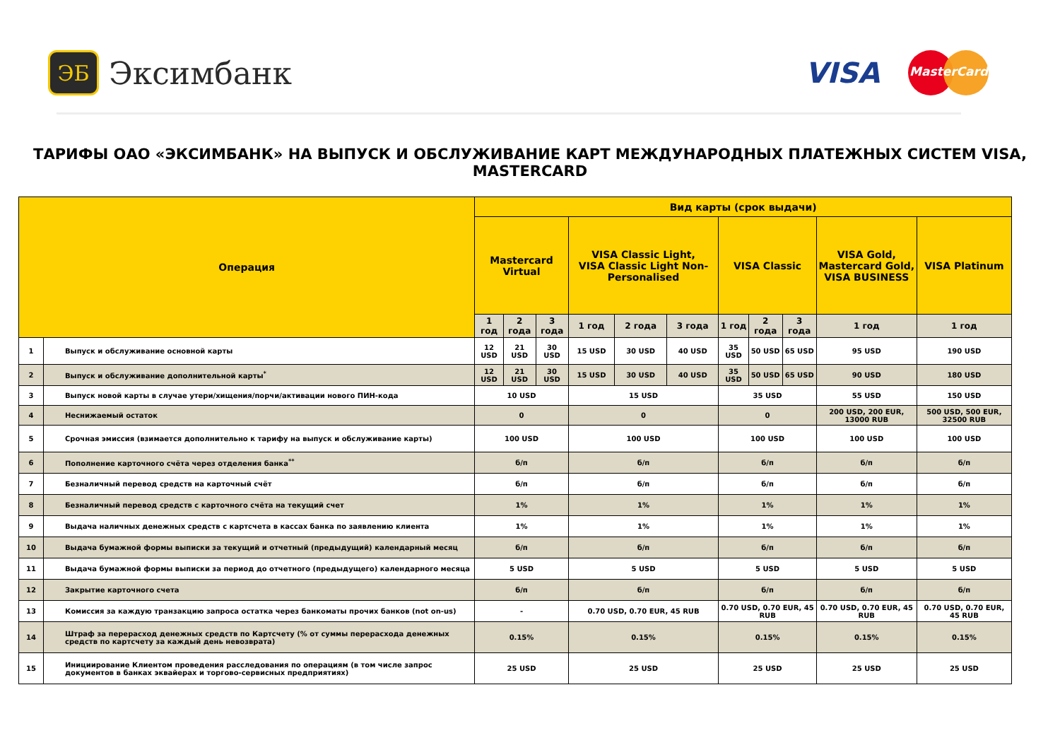ЭБ
Эксимбанк
VISA
MasterCard
ТАРИФЫ ОАО «ЭКСИМБАНК» НА ВЫПУСК И ОБСЛУЖИВАНИЕ КАРТ МЕЖДУНАРОДНЫХ ПЛАТЕЖНЫХ СИСТЕМ VISA, MASTERCARD
| Операция | | Вид карты (срок выдачи) | | | | | | | | | | |
| --- | --- | --- | --- | --- | --- | --- | --- | --- | --- | --- | --- | --- |
| | | Mastercard Virtual | | | VISA Classic Light, VISA Classic Light Non-Personalised | | | VISA Classic | | | VISA Gold, Mastercard Gold, VISA BUSINESS | VISA Platinum |
| | | 1 год | 2 года | 3 года | 1 год | 2 года | 3 года | 1 год | 2 года | 3 года | 1 год | 1 год |
| 1 | Выпуск и обслуживание основной карты | 12 USD | 21 USD | 30 USD | 15 USD | 30 USD | 40 USD | 35 USD | 50 USD | 65 USD | 95 USD | 190 USD |
| 2 | Выпуск и обслуживание дополнительной карты<sup>*</sup> | 12 USD | 21 USD | 30 USD | 15 USD | 30 USD | 40 USD | 35 USD | 50 USD | 65 USD | 90 USD | 180 USD |
| 3 | Выпуск новой карты в случае утери/хищения/порчи/активации нового ПИН-кода | 10 USD | | | 15 USD | | | 35 USD | | | 55 USD | 150 USD |
| 4 | Неснижаемый остаток | 0 | | | 0 | | | 0 | | | 200 USD, 200 EUR, 13000 RUB | 500 USD, 500 EUR, 32500 RUB |
| 5 | Срочная эмиссия (взимается дополнительно к тарифу на выпуск и обслуживание карты) | 100 USD | | | 100 USD | | | 100 USD | | | 100 USD | 100 USD |
| 6 | Пополнение карточного счёта через отделения банка<sup>**</sup> | б/п | | | б/п | | | б/п | | | б/п | б/п |
| 7 | Безналичный перевод средств на карточный счёт | б/п | | | б/п | | | б/п | | | б/п | б/п |
| 8 | Безналичный перевод средств с карточного счёта на текущий счет | 1% | | | 1% | | | 1% | | | 1% | 1% |
| 9 | Выдача наличных денежных средств с картсчета в кассах банка по заявлению клиента | 1% | | | 1% | | | 1% | | | 1% | 1% |
| 10 | Выдача бумажной формы выписки за текущий и отчетный (предыдущий) календарный месяц | б/п | | | б/п | | | б/п | | | б/п | б/п |
| 11 | Выдача бумажной формы выписки за период до отчетного (предыдущего) календарного месяца | 5 USD | | | 5 USD | | | 5 USD | | | 5 USD | 5 USD |
| 12 | Закрытие карточного счета | б/п | | | б/п | | | б/п | | | б/п | б/п |
| 13 | Комиссия за каждую транзакцию запроса остатка через банкоматы прочих банков (not on-us) | - | | | 0.70 USD, 0.70 EUR, 45 RUB | | | 0.70 USD, 0.70 EUR, 45 RUB | | | 0.70 USD, 0.70 EUR, 45 RUB | 0.70 USD, 0.70 EUR, 45 RUB |
| 14 | Штраф за перерасход денежных средств по Картсчету (% от суммы перерасхода денежных средств по картсчету за каждый день невозврата) | 0.15% | | | 0.15% | | | 0.15% | | | 0.15% | 0.15% |
| 15 | Инициирование Клиентом проведения расследования по операциям (в том числе запрос документов в банках эквайерах и торгово-сервисных предприятиях) | 25 USD | | | 25 USD | | | 25 USD | | | 25 USD | 25 USD |